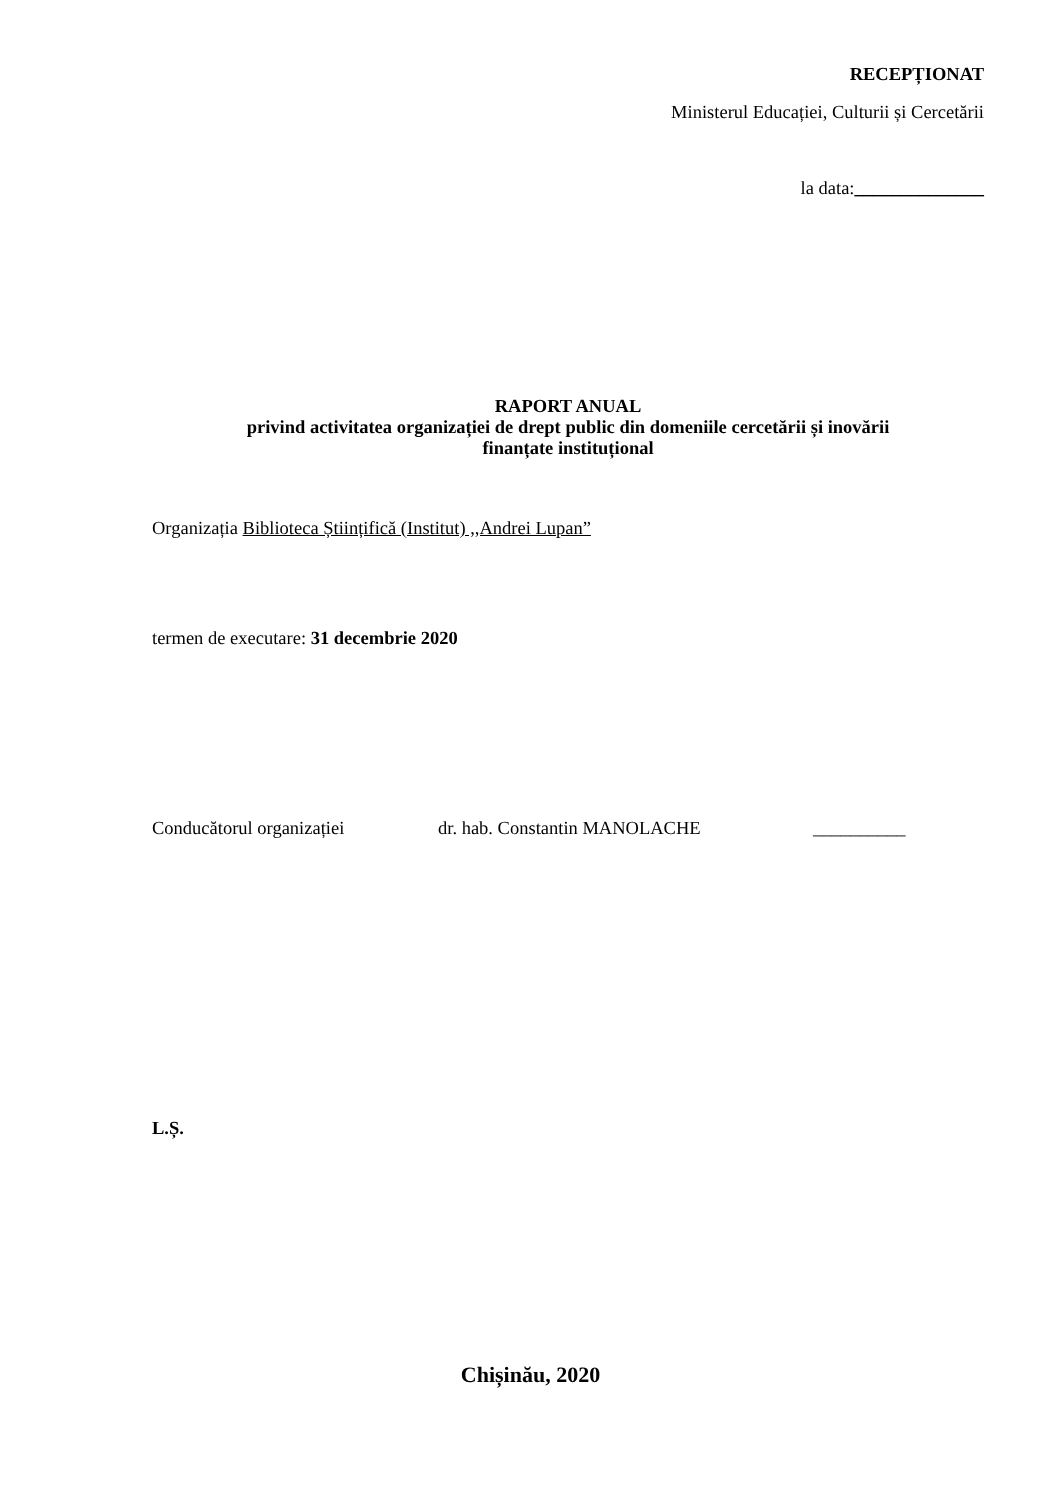RECEPȚIONAT
Ministerul Educației, Culturii și Cercetării
la data:______________
RAPORT ANUAL
privind activitatea organizației de drept public din domeniile cercetării și inovării
finanțate instituțional
Organizația Biblioteca Științifică (Institut) ,,Andrei Lupan”
termen de executare: 31 decembrie 2020
Conducătorul organizației dr. hab. Constantin MANOLACHE __________
L.Ș.
Chișinău, 2020